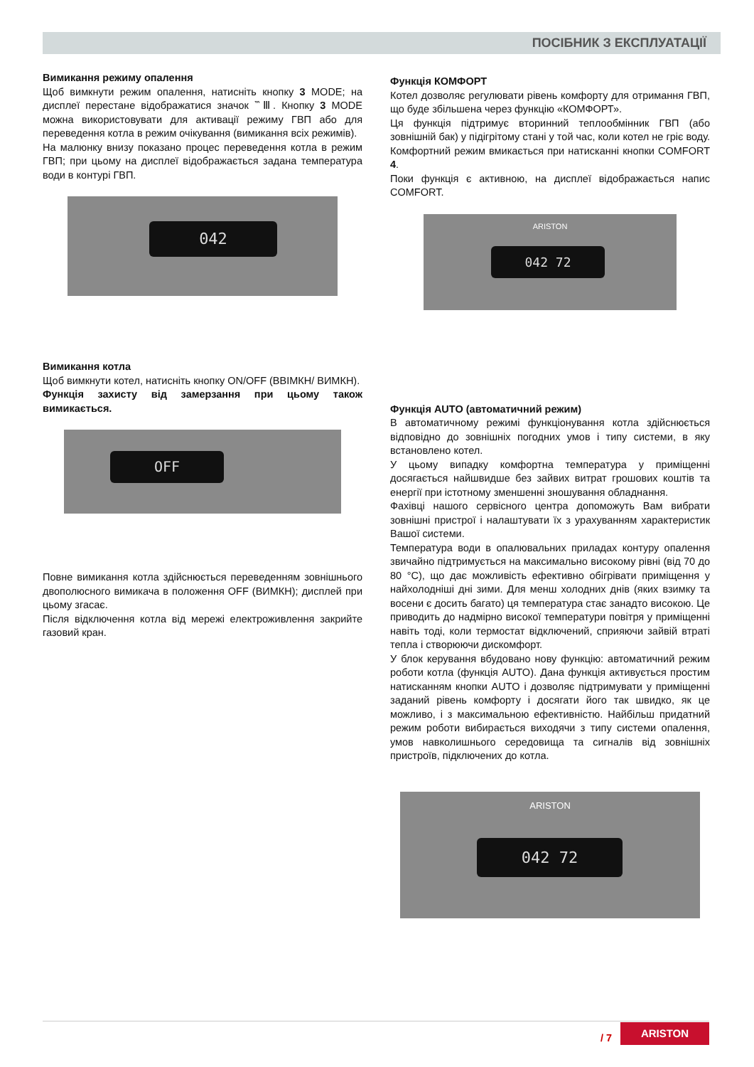ПОСІБНИК З ЕКСПЛУАТАЦІЇ
Вимикання режиму опалення
Щоб вимкнути режим опалення, натисніть кнопку 3 MODE; на дисплеї перестане відображатися значок ‷Ⅲ. Кнопку 3 MODE можна використовувати для активації режиму ГВП або для переведення котла в режим очікування (вимикання всіх режимів).
На малюнку внизу показано процес переведення котла в режим ГВП; при цьому на дисплеї відображається задана температура води в контурі ГВП.
042
Вимикання котла
Щоб вимкнути котел, натисніть кнопку ON/OFF (ВВІМКН/ ВИМКН).
Функція захисту від замерзання при цьому також вимикається.
OFF
Повне вимикання котла здійснюється переведенням зовнішнього двополюсного вимикача в положення OFF (ВИМКН); дисплей при цьому згасає.
Після відключення котла від мережі електроживлення закрийте газовий кран.
Функція КОМФОРТ
Котел дозволяє регулювати рівень комфорту для отримання ГВП, що буде збільшена через функцію «КОМФОРТ».
Ця функція підтримує вторинний теплообмінник ГВП (або зовнішній бак) у підігрітому стані у той час, коли котел не гріє воду. Комфортний режим вмикається при натисканні кнопки COMFORT 4.
Поки функція є активною, на дисплеї відображається напис COMFORT.
ARISTON
042 72
Функція AUTO (автоматичний режим)
В автоматичному режимі функціонування котла здійснюється відповідно до зовнішніх погодних умов і типу системи, в яку встановлено котел.
У цьому випадку комфортна температура у приміщенні досягається найшвидше без зайвих витрат грошових коштів та енергії при істотному зменшенні зношування обладнання.
Фахівці нашого сервісного центра допоможуть Вам вибрати зовнішні пристрої і налаштувати їх з урахуванням характеристик Вашої системи.
Температура води в опалювальних приладах контуру опалення звичайно підтримується на максимально високому рівні (від 70 до 80 °C), що дає можливість ефективно обігрівати приміщення у найхолодніші дні зими. Для менш холодних днів (яких взимку та восени є досить багато) ця температура стає занадто високою. Це приводить до надмірно високої температури повітря у приміщенні навіть тоді, коли термостат відключений, сприяючи зайвій втраті тепла і створюючи дискомфорт.
У блок керування вбудовано нову функцію: автоматичний режим роботи котла (функція AUTO). Дана функція активується простим натисканням кнопки AUTO і дозволяє підтримувати у приміщенні заданий рівень комфорту і досягати його так швидко, як це можливо, і з максимальною ефективністю. Найбільш придатний режим роботи вибирається виходячи з типу системи опалення, умов навколишнього середовища та сигналів від зовнішніх пристроїв, підключених до котла.
ARISTON
042 72
/ 7
ARISTON